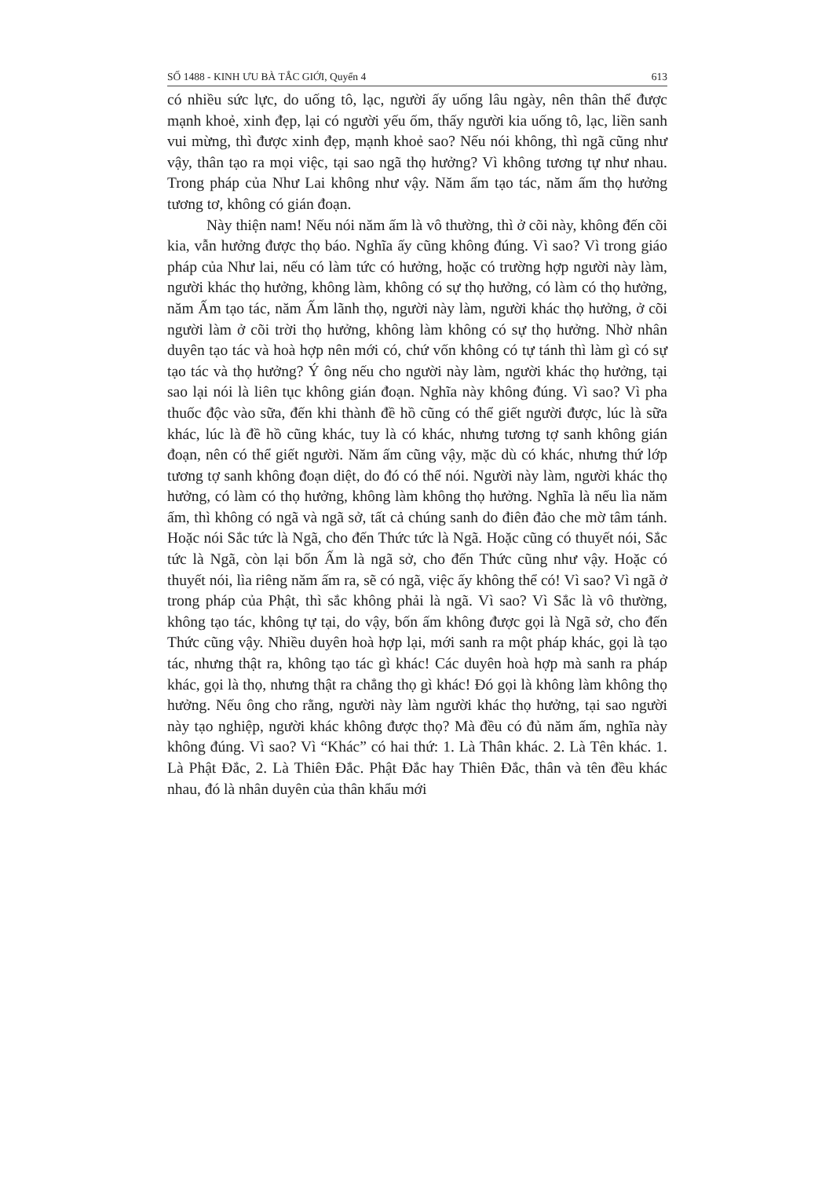SỐ 1488 - KINH ƯU BÀ TẮC GIỚI, Quyển 4 613
có nhiều sức lực, do uống tô, lạc, người ấy uống lâu ngày, nên thân thể được mạnh khoẻ, xinh đẹp, lại có người yếu ốm, thấy người kia uống tô, lạc, liền sanh vui mừng, thì được xinh đẹp, mạnh khoẻ sao? Nếu nói không, thì ngã cũng như vậy, thân tạo ra mọi việc, tại sao ngã thọ hưởng? Vì không tương tự như nhau. Trong pháp của Như Lai không như vậy. Năm ấm tạo tác, năm ấm thọ hưởng tương tơ, không có gián đoạn.
Này thiện nam! Nếu nói năm ấm là vô thường, thì ở cõi này, không đến cõi kia, vẫn hưởng được thọ báo. Nghĩa ấy cũng không đúng. Vì sao? Vì trong giáo pháp của Như lai, nếu có làm tức có hưởng, hoặc có trường hợp người này làm, người khác thọ hưởng, không làm, không có sự thọ hưởng, có làm có thọ hưởng, năm Ấm tạo tác, năm Ấm lãnh thọ, người này làm, người khác thọ hưởng, ở cõi người làm ở cõi trời thọ hưởng, không làm không có sự thọ hưởng. Nhờ nhân duyên tạo tác và hoà hợp nên mới có, chứ vốn không có tự tánh thì làm gì có sự tạo tác và thọ hưởng? Ý ông nếu cho người này làm, người khác thọ hưởng, tại sao lại nói là liên tục không gián đoạn. Nghĩa này không đúng. Vì sao? Vì pha thuốc độc vào sữa, đến khi thành đề hồ cũng có thể giết người được, lúc là sữa khác, lúc là đề hồ cũng khác, tuy là có khác, nhưng tương tợ sanh không gián đoạn, nên có thể giết người. Năm ấm cũng vậy, mặc dù có khác, nhưng thứ lớp tương tợ sanh không đoạn diệt, do đó có thể nói. Người này làm, người khác thọ hưởng, có làm có thọ hưởng, không làm không thọ hưởng. Nghĩa là nếu lìa năm ấm, thì không có ngã và ngã sở, tất cả chúng sanh do điên đảo che mờ tâm tánh. Hoặc nói Sắc tức là Ngã, cho đến Thức tức là Ngã. Hoặc cũng có thuyết nói, Sắc tức là Ngã, còn lại bốn Ấm là ngã sở, cho đến Thức cũng như vậy. Hoặc có thuyết nói, lìa riêng năm ấm ra, sẽ có ngã, việc ấy không thể có! Vì sao? Vì ngã ở trong pháp của Phật, thì sắc không phải là ngã. Vì sao? Vì Sắc là vô thường, không tạo tác, không tự tại, do vậy, bốn ấm không được gọi là Ngã sở, cho đến Thức cũng vậy. Nhiều duyên hoà hợp lại, mới sanh ra một pháp khác, gọi là tạo tác, nhưng thật ra, không tạo tác gì khác! Các duyên hoà hợp mà sanh ra pháp khác, gọi là thọ, nhưng thật ra chẳng thọ gì khác! Đó gọi là không làm không thọ hưởng. Nếu ông cho rằng, người này làm người khác thọ hưởng, tại sao người này tạo nghiệp, người khác không được thọ? Mà đều có đủ năm ấm, nghĩa này không đúng. Vì sao? Vì “Khác” có hai thứ: 1. Là Thân khác. 2. Là Tên khác. 1. Là Phật Đắc, 2. Là Thiên Đắc. Phật Đắc hay Thiên Đắc, thân và tên đều khác nhau, đó là nhân duyên của thân khẩu mới